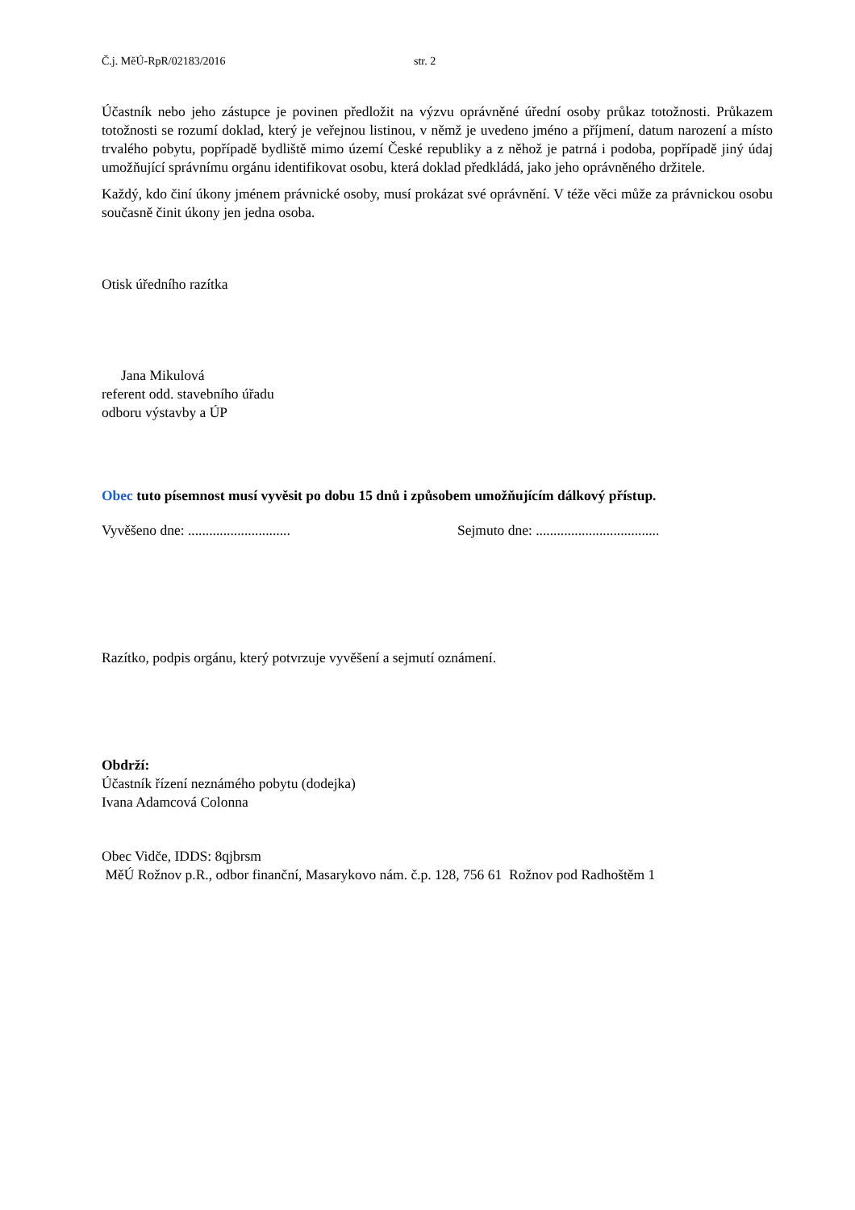Č.j. MěÚ-RpR/02183/2016 str. 2
Účastník nebo jeho zástupce je povinen předložit na výzvu oprávněné úřední osoby průkaz totožnosti. Průkazem totožnosti se rozumí doklad, který je veřejnou listinou, v němž je uvedeno jméno a příjmení, datum narození a místo trvalého pobytu, popřípadě bydliště mimo území České republiky a z něhož je patrná i podoba, popřípadě jiný údaj umožňující správnímu orgánu identifikovat osobu, která doklad předkládá, jako jeho oprávněného držitele.
Každý, kdo činí úkony jménem právnické osoby, musí prokázat své oprávnění. V téže věci může za právnickou osobu současně činit úkony jen jedna osoba.
Otisk úředního razítka
Jana Mikulová
referent odd. stavebního úřadu
odboru výstavby a ÚP
Obec tuto písemnost musí vyvěsit po dobu 15 dnů i způsobem umožňujícím dálkový přístup.
Vyvěšeno dne: ............................. Sejmuto dne: ...................................
Razítko, podpis orgánu, který potvrzuje vyvěšení a sejmutí oznámení.
Obdrží:
Účastník řízení neznámého pobytu (dodejka)
Ivana Adamcová Colonna
Obec Vidče, IDDS: 8qjbrsm
MěÚ Rožnov p.R., odbor finanční, Masarykovo nám. č.p. 128, 756 61 Rožnov pod Radhoštěm 1